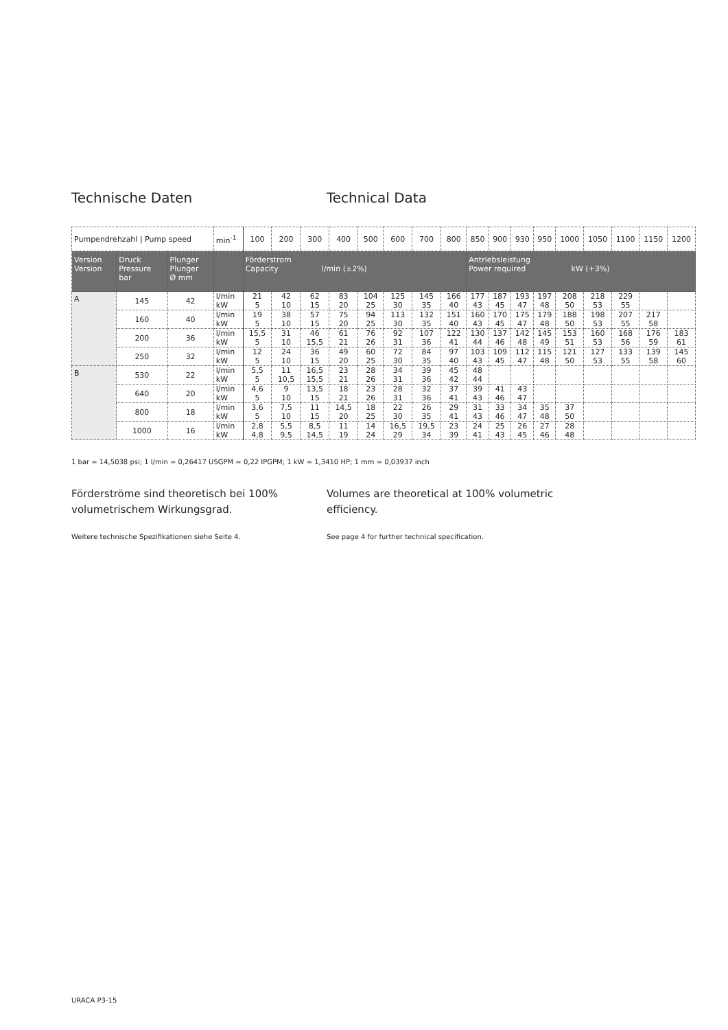Technische Daten Technical Data
| Pumpendrehzahl / Pump speed | | | min<sup>-1</sup> | 100 | 200 | 300 | 400 | 500 | 600 | 700 | 800 | 850 | 900 | 930 | 950 | 1000 | 1050 | 1100 | 1150 | 1200 |
| Version Version | Druck Pressure bar | Plunger Plunger Ø mm | | Förderstrom Capacity l/min (±2%) | | | | | | | | Antriebsleistung Power required kW (+3%) | | | | | | | | |
| A | 145 | 42 | l/min kW | 21 5 | 42 10 | 62 15 | 83 20 | 104 25 | 125 30 | 145 35 | 166 40 | 177 43 | 187 45 | 193 47 | 197 48 | 208 50 | 218 53 | 229 55 | | |
| | 160 | 40 | l/min kW | 19 5 | 38 10 | 57 15 | 75 20 | 94 25 | 113 30 | 132 35 | 151 40 | 160 43 | 170 45 | 175 47 | 179 48 | 188 50 | 198 53 | 207 55 | 217 58 | |
| | 200 | 36 | l/min kW | 15,5 5 | 31 10 | 46 15,5 | 61 21 | 76 26 | 92 31 | 107 36 | 122 41 | 130 44 | 137 46 | 142 48 | 145 49 | 153 51 | 160 53 | 168 56 | 176 59 | 183 61 |
| | 250 | 32 | l/min kW | 12 5 | 24 10 | 36 15 | 49 20 | 60 25 | 72 30 | 84 35 | 97 40 | 103 43 | 109 45 | 112 47 | 115 48 | 121 50 | 127 53 | 133 55 | 139 58 | 145 60 |
| B | 530 | 22 | l/min kW | 5,5 5 | 11 10,5 | 16,5 15,5 | 23 21 | 28 26 | 34 31 | 39 36 | 45 42 | 48 44 | | | | | | | | |
| | 640 | 20 | l/min kW | 4,6 5 | 9 10 | 13,5 15 | 18 21 | 23 26 | 28 31 | 32 36 | 37 41 | 39 43 | 41 46 | 43 47 | | | | | | |
| | 800 | 18 | l/min kW | 3,6 5 | 7,5 10 | 11 15 | 14,5 20 | 18 25 | 22 30 | 26 35 | 29 41 | 31 43 | 33 46 | 34 47 | 35 48 | 37 50 | | | | |
| | 1000 | 16 | l/min kW | 2,8 4,8 | 5,5 9,5 | 8,5 14,5 | 11 19 | 14 24 | 16,5 29 | 19,5 34 | 23 39 | 24 41 | 25 43 | 26 45 | 27 46 | 28 48 | | | | |
1 bar = 14,5038 psi; 1 l/min = 0,26417 USGPM = 0,22 IPGPM; 1 kW = 1,3410 HP; 1 mm = 0,03937 inch
Förderströme sind theoretisch bei 100% volumetrischem Wirkungsgrad.
Volumes are theoretical at 100% volumetric efficiency.
Weitere technische Spezifikationen siehe Seite 4. See page 4 for further technical specification.
URACA P3-15